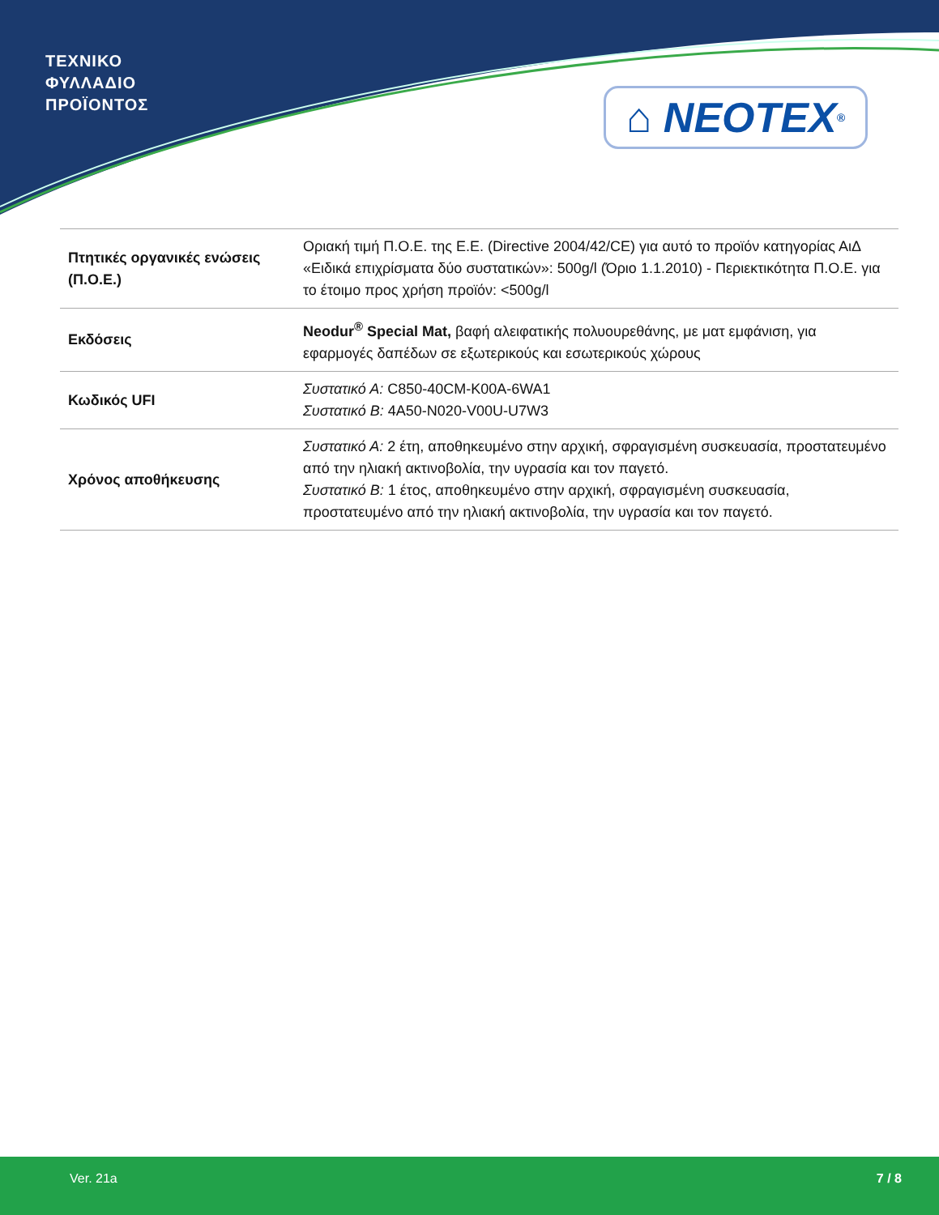ΤΕΧΝΙΚΟ
ΦΥΛΛΑΔΙΟ
ΠΡΟΪΟΝΤΟΣ
⌂ NEOTEX<sup>®</sup>
| Πτητικές οργανικές ενώσεις (Π.Ο.Ε.) | Οριακή τιμή Π.Ο.Ε. της Ε.Ε. (Directive 2004/42/CE) για αυτό το προϊόν κατηγορίας ΑιΔ «Ειδικά επιχρίσματα δύο συστατικών»: 500g/l (Όριο 1.1.2010) - Περιεκτικότητα Π.Ο.Ε. για το έτοιμο προς χρήση προϊόν: <500g/l |
| Εκδόσεις | Neodur<sup>®</sup> Special Mat, βαφή αλειφατικής πολυουρεθάνης, με ματ εμφάνιση, για εφαρμογές δαπέδων σε εξωτερικούς και εσωτερικούς χώρους |
| Κωδικός UFI | Συστατικό Α: C850-40CM-K00A-6WA1 Συστατικό Β: 4A50-N020-V00U-U7W3 |
| Χρόνος αποθήκευσης | Συστατικό Α: 2 έτη, αποθηκευμένο στην αρχική, σφραγισμένη συσκευασία, προστατευμένο από την ηλιακή ακτινοβολία, την υγρασία και τον παγετό. Συστατικό Β: 1 έτος, αποθηκευμένο στην αρχική, σφραγισμένη συσκευασία, προστατευμένο από την ηλιακή ακτινοβολία, την υγρασία και τον παγετό. |
Ver. 21a 7 / 8